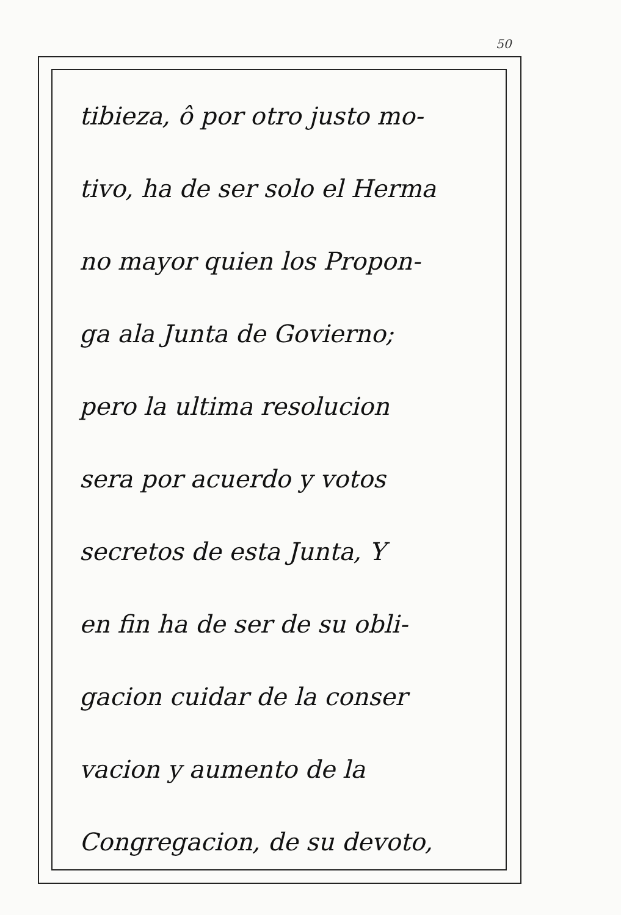50
tibieza, ô por otro justo mo-
tivo, ha de ser solo el Herma
no mayor quien los Propon-
ga ala Junta de Govierno;
pero la ultima resolucion
sera por acuerdo y votos
secretos de esta Junta, Y
en fin ha de ser de su obli-
gacion cuidar de la conser
vacion y aumento de la
Congregacion, de su devoto,